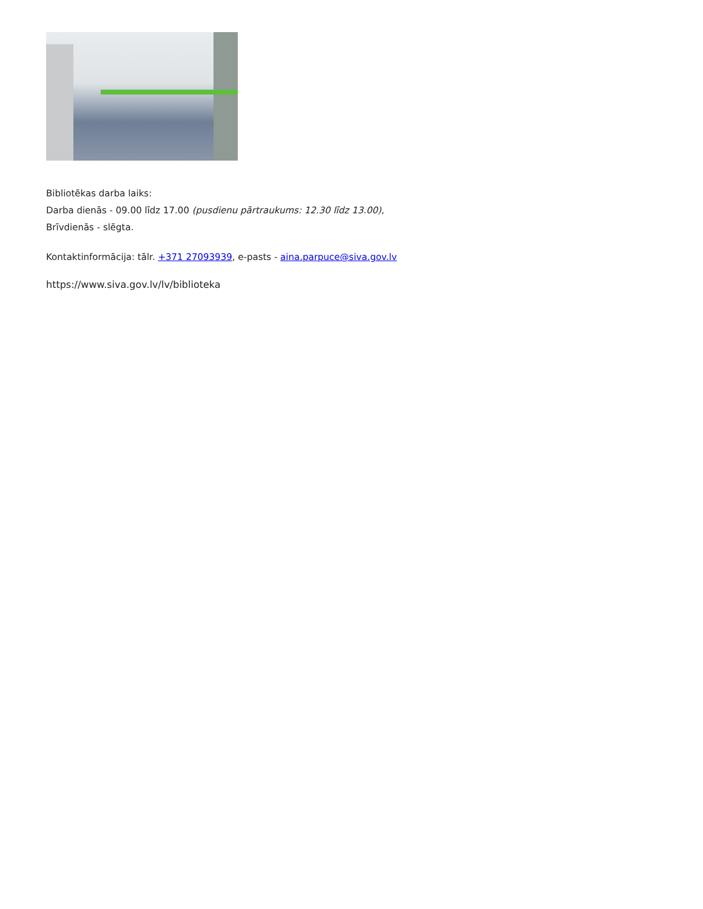Bibliotēkas darba laiks:
Darba dienās - 09.00 līdz 17.00 (pusdienu pārtraukums: 12.30 līdz 13.00),
Brīvdienās - slēgta.
Kontaktinformācija: tālr. +371 27093939, e-pasts - aina.parpuce@siva.gov.lv
https://www.siva.gov.lv/lv/biblioteka